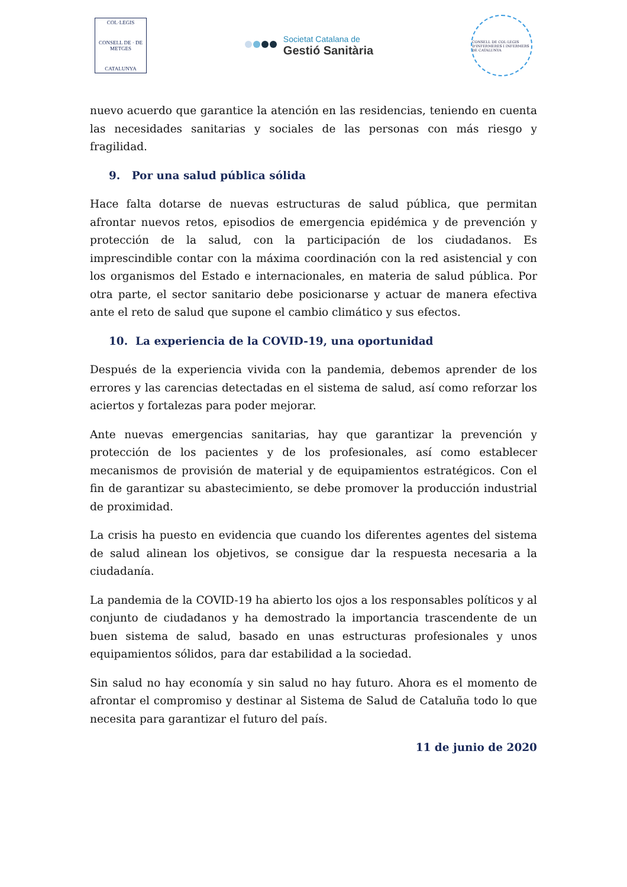COL·LEGIS
CONSELL DE · DE METGES
CATALUNYA
Societat Catalana de
Gestió Sanitària
CONSELL DE COL·LEGIS D'INFERMERES I INFERMERS DE CATALUNYA
nuevo acuerdo que garantice la atención en las residencias, teniendo en cuenta las necesidades sanitarias y sociales de las personas con más riesgo y fragilidad.
9. Por una salud pública sólida
Hace falta dotarse de nuevas estructuras de salud pública, que permitan afrontar nuevos retos, episodios de emergencia epidémica y de prevención y protección de la salud, con la participación de los ciudadanos. Es imprescindible contar con la máxima coordinación con la red asistencial y con los organismos del Estado e internacionales, en materia de salud pública. Por otra parte, el sector sanitario debe posicionarse y actuar de manera efectiva ante el reto de salud que supone el cambio climático y sus efectos.
10. La experiencia de la COVID-19, una oportunidad
Después de la experiencia vivida con la pandemia, debemos aprender de los errores y las carencias detectadas en el sistema de salud, así como reforzar los aciertos y fortalezas para poder mejorar.
Ante nuevas emergencias sanitarias, hay que garantizar la prevención y protección de los pacientes y de los profesionales, así como establecer mecanismos de provisión de material y de equipamientos estratégicos. Con el fin de garantizar su abastecimiento, se debe promover la producción industrial de proximidad.
La crisis ha puesto en evidencia que cuando los diferentes agentes del sistema de salud alinean los objetivos, se consigue dar la respuesta necesaria a la ciudadanía.
La pandemia de la COVID-19 ha abierto los ojos a los responsables políticos y al conjunto de ciudadanos y ha demostrado la importancia trascendente de un buen sistema de salud, basado en unas estructuras profesionales y unos equipamientos sólidos, para dar estabilidad a la sociedad.
Sin salud no hay economía y sin salud no hay futuro. Ahora es el momento de afrontar el compromiso y destinar al Sistema de Salud de Cataluña todo lo que necesita para garantizar el futuro del país.
11 de junio de 2020